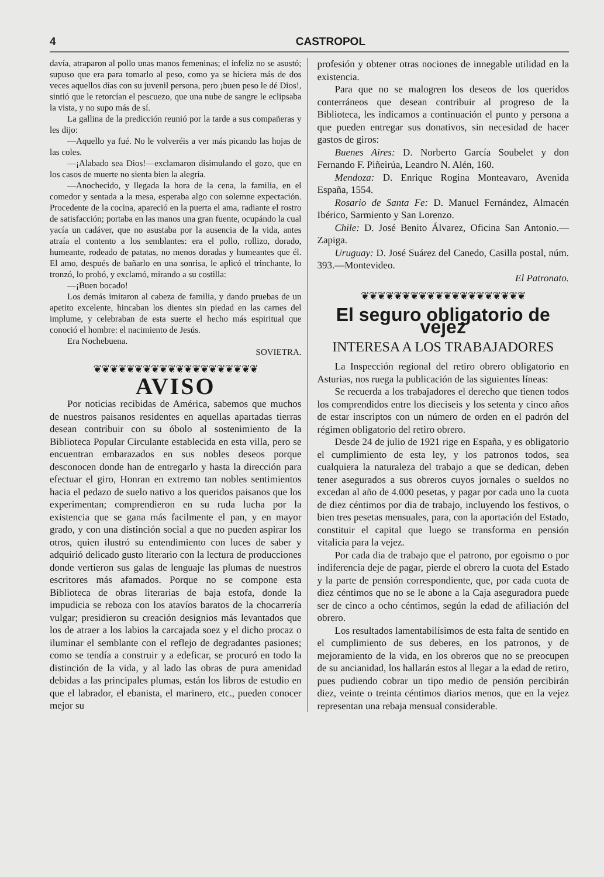4 CASTROPOL
davía, atraparon al pollo unas manos femeninas; el infeliz no se asustó; supuso que era para tomarlo al peso, como ya se hiciera más de dos veces aquellos días con su juvenil persona, pero ¡buen peso le dé Dios!, sintió que le retorcían el pescuezo, que una nube de sangre le eclipsaba la vista, y no supo más de sí.
La gallina de la predicción reunió por la tarde a sus compañeras y les dijo:
—Aquello ya fué. No le volveréis a ver más picando las hojas de las coles.
—¡Alabado sea Dios!—exclamaron disimulando el gozo, que en los casos de muerte no sienta bien la alegría.
—Anochecido, y llegada la hora de la cena, la familia, en el comedor y sentada a la mesa, esperaba algo con solemne expectación. Procedente de la cocina, apareció en la puerta el ama, radiante el rostro de satisfacción; portaba en las manos una gran fuente, ocupándo la cual yacía un cadáver, que no asustaba por la ausencia de la vida, antes atraía el contento a los semblantes: era el pollo, rollizo, dorado, humeante, rodeado de patatas, no menos doradas y humeantes que él. El amo, después de bañarlo en una sonrisa, le aplicó el trinchante, lo tronzó, lo probó, y exclamó, mirando a su costilla:
—¡Buen bocado!
Los demás imitaron al cabeza de familia, y dando pruebas de un apetito excelente, hincaban los dientes sin piedad en las carnes del implume, y celebraban de esta suerte el hecho más espiritual que conoció el hombre: el nacimiento de Jesús.
Era Nochebuena.
SOVIETRA.
❦❦❦❦❦❦❦❦❦❦❦❦❦❦❦❦❦❦❦❦
AVISO
Por noticias recibidas de América, sabemos que muchos de nuestros paisanos residentes en aquellas apartadas tierras desean contribuir con su óbolo al sostenimiento de la Biblioteca Popular Circulante establecida en esta villa, pero se encuentran embarazados en sus nobles deseos porque desconocen donde han de entregarlo y hasta la dirección para efectuar el giro, Honran en extremo tan nobles sentimientos hacia el pedazo de suelo nativo a los queridos paisanos que los experimentan; comprendieron en su ruda lucha por la existencia que se gana más facilmente el pan, y en mayor grado, y con una distinción social a que no pueden aspirar los otros, quien ilustró su entendimiento con luces de saber y adquirió delicado gusto literario con la lectura de producciones donde vertieron sus galas de lenguaje las plumas de nuestros escritores más afamados. Porque no se compone esta Biblioteca de obras literarias de baja estofa, donde la impudicia se reboza con los atavíos baratos de la chocarrería vulgar; presidieron su creación designios más levantados que los de atraer a los labios la carcajada soez y el dicho procaz o iluminar el semblante con el reflejo de degradantes pasiones; como se tendía a construir y a edeficar, se procuró en todo la distinción de la vida, y al lado las obras de pura amenidad debidas a las principales plumas, están los libros de estudio en que el labrador, el ebanista, el marinero, etc., pueden conocer mejor su
profesión y obtener otras nociones de innegable utilidad en la existencia.
Para que no se malogren los deseos de los queridos conterráneos que desean contribuir al progreso de la Biblioteca, les indicamos a continuación el punto y persona a que pueden entregar sus donativos, sin necesidad de hacer gastos de giros:
Buenes Aires: D. Norberto García Soubelet y don Fernando F. Piñeirúa, Leandro N. Alén, 160.
Mendoza: D. Enrique Rogina Monteavaro, Avenida España, 1554.
Rosario de Santa Fe: D. Manuel Fernández, Almacén Ibérico, Sarmiento y San Lorenzo.
Chile: D. José Benito Álvarez, Oficina San Antonio.—Zapiga.
Uruguay: D. José Suárez del Canedo, Casilla postal, núm. 393.—Montevideo.
El Patronato.
❦❦❦❦❦❦❦❦❦❦❦❦❦❦❦❦❦❦❦❦
El seguro obligatorio de vejez
INTERESA A LOS TRABAJADORES
La Inspección regional del retiro obrero obligatorio en Asturias, nos ruega la publicación de las siguientes líneas:
Se recuerda a los trabajadores el derecho que tienen todos los comprendidos entre los dieciseis y los setenta y cinco años de estar inscriptos con un número de orden en el padrón del régimen obligatorio del retiro obrero.
Desde 24 de julio de 1921 rige en España, y es obligatorio el cumplimiento de esta ley, y los patronos todos, sea cualquiera la naturaleza del trabajo a que se dedican, deben tener asegurados a sus obreros cuyos jornales o sueldos no excedan al año de 4.000 pesetas, y pagar por cada uno la cuota de diez céntimos por dia de trabajo, incluyendo los festivos, o bien tres pesetas mensuales, para, con la aportación del Estado, constituir el capital que luego se transforma en pensión vitalicia para la vejez.
Por cada dia de trabajo que el patrono, por egoismo o por indiferencia deje de pagar, pierde el obrero la cuota del Estado y la parte de pensión correspondiente, que, por cada cuota de diez céntimos que no se le abone a la Caja aseguradora puede ser de cinco a ocho céntimos, según la edad de afiliación del obrero.
Los resultados lamentabilísimos de esta falta de sentido en el cumplimiento de sus deberes, en los patronos, y de mejoramiento de la vida, en los obreros que no se preocupen de su ancianidad, los hallarán estos al llegar a la edad de retiro, pues pudiendo cobrar un tipo medio de pensión percibirán diez, veinte o treinta céntimos diarios menos, que en la vejez representan una rebaja mensual considerable.